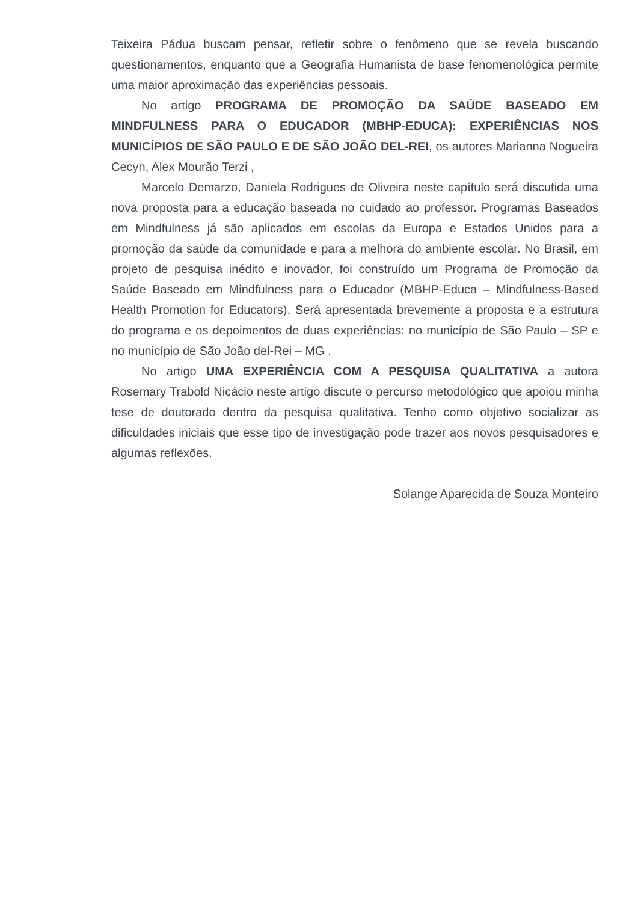Teixeira Pádua buscam pensar, refletir sobre o fenômeno que se revela buscando questionamentos, enquanto que a Geografia Humanista de base fenomenológica permite uma maior aproximação das experiências pessoais.
No artigo PROGRAMA DE PROMOÇÃO DA SAÚDE BASEADO EM MINDFULNESS PARA O EDUCADOR (MBHP-EDUCA): EXPERIÊNCIAS NOS MUNICÍPIOS DE SÃO PAULO E DE SÃO JOÃO DEL-REI, os autores Marianna Nogueira Cecyn, Alex Mourão Terzi ,
Marcelo Demarzo, Daniela Rodrigues de Oliveira neste capítulo será discutida uma nova proposta para a educação baseada no cuidado ao professor. Programas Baseados em Mindfulness já são aplicados em escolas da Europa e Estados Unidos para a promoção da saúde da comunidade e para a melhora do ambiente escolar. No Brasil, em projeto de pesquisa inédito e inovador, foi construído um Programa de Promoção da Saúde Baseado em Mindfulness para o Educador (MBHP-Educa – Mindfulness-Based Health Promotion for Educators). Será apresentada brevemente a proposta e a estrutura do programa e os depoimentos de duas experiências: no município de São Paulo – SP e no município de São João del-Rei – MG .
No artigo UMA EXPERIÊNCIA COM A PESQUISA QUALITATIVA a autora Rosemary Trabold Nicácio neste artigo discute o percurso metodológico que apoiou minha tese de doutorado dentro da pesquisa qualitativa. Tenho como objetivo socializar as dificuldades iniciais que esse tipo de investigação pode trazer aos novos pesquisadores e algumas reflexões.
Solange Aparecida de Souza Monteiro